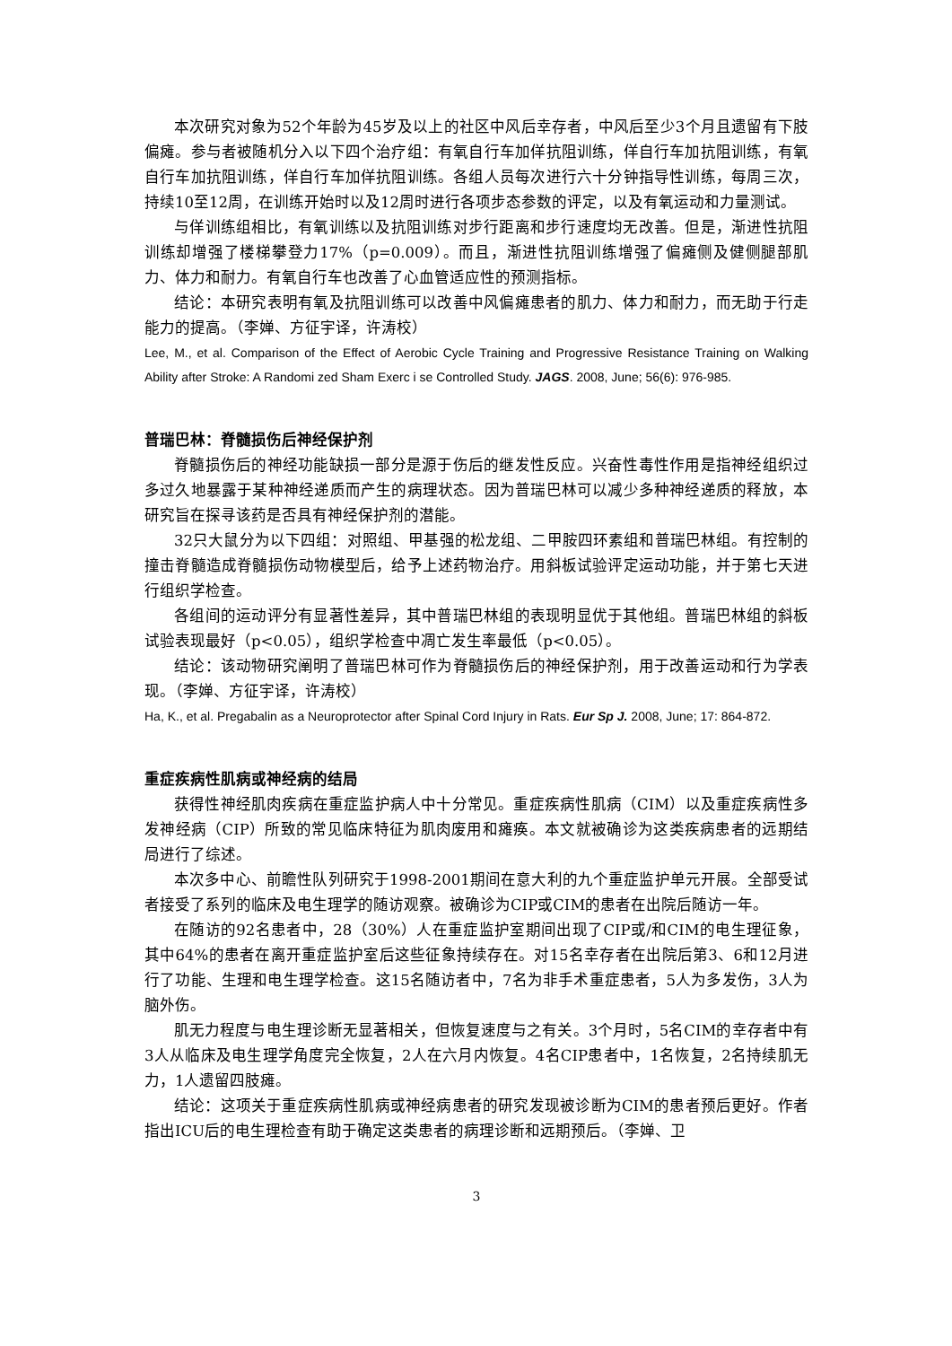本次研究对象为52个年龄为45岁及以上的社区中风后幸存者，中风后至少3个月且遗留有下肢偏瘫。参与者被随机分入以下四个治疗组：有氧自行车加佯抗阻训练，佯自行车加抗阻训练，有氧自行车加抗阻训练，佯自行车加佯抗阻训练。各组人员每次进行六十分钟指导性训练，每周三次，持续10至12周，在训练开始时以及12周时进行各项步态参数的评定，以及有氧运动和力量测试。
与佯训练组相比，有氧训练以及抗阻训练对步行距离和步行速度均无改善。但是，渐进性抗阻训练却增强了楼梯攀登力17%（p=0.009）。而且，渐进性抗阻训练增强了偏瘫侧及健侧腿部肌力、体力和耐力。有氧自行车也改善了心血管适应性的预测指标。
结论：本研究表明有氧及抗阻训练可以改善中风偏瘫患者的肌力、体力和耐力，而无助于行走能力的提高。（李婵、方征宇译，许涛校）
Lee, M., et al. Comparison of the Effect of Aerobic Cycle Training and Progressive Resistance Training on Walking Ability after Stroke: A Randomi zed Sham Exerc i se Controlled Study. JAGS. 2008, June; 56(6): 976-985.
普瑞巴林：脊髓损伤后神经保护剂
脊髓损伤后的神经功能缺损一部分是源于伤后的继发性反应。兴奋性毒性作用是指神经组织过多过久地暴露于某种神经递质而产生的病理状态。因为普瑞巴林可以减少多种神经递质的释放，本研究旨在探寻该药是否具有神经保护剂的潜能。
32只大鼠分为以下四组：对照组、甲基强的松龙组、二甲胺四环素组和普瑞巴林组。有控制的撞击脊髓造成脊髓损伤动物模型后，给予上述药物治疗。用斜板试验评定运动功能，并于第七天进行组织学检查。
各组间的运动评分有显著性差异，其中普瑞巴林组的表现明显优于其他组。普瑞巴林组的斜板试验表现最好（p<0.05），组织学检查中凋亡发生率最低（p<0.05）。
结论：该动物研究阐明了普瑞巴林可作为脊髓损伤后的神经保护剂，用于改善运动和行为学表现。（李婵、方征宇译，许涛校）
Ha, K., et al. Pregabalin as a Neuroprotector after Spinal Cord Injury in Rats. Eur Sp J. 2008, June; 17: 864-872.
重症疾病性肌病或神经病的结局
获得性神经肌肉疾病在重症监护病人中十分常见。重症疾病性肌病（CIM）以及重症疾病性多发神经病（CIP）所致的常见临床特征为肌肉废用和瘫痪。本文就被确诊为这类疾病患者的远期结局进行了综述。
本次多中心、前瞻性队列研究于1998-2001期间在意大利的九个重症监护单元开展。全部受试者接受了系列的临床及电生理学的随访观察。被确诊为CIP或CIM的患者在出院后随访一年。
在随访的92名患者中，28（30%）人在重症监护室期间出现了CIP或/和CIM的电生理征象，其中64%的患者在离开重症监护室后这些征象持续存在。对15名幸存者在出院后第3、6和12月进行了功能、生理和电生理学检查。这15名随访者中，7名为非手术重症患者，5人为多发伤，3人为脑外伤。
肌无力程度与电生理诊断无显著相关，但恢复速度与之有关。3个月时，5名CIM的幸存者中有3人从临床及电生理学角度完全恢复，2人在六月内恢复。4名CIP患者中，1名恢复，2名持续肌无力，1人遗留四肢瘫。
结论：这项关于重症疾病性肌病或神经病患者的研究发现被诊断为CIM的患者预后更好。作者指出ICU后的电生理检查有助于确定这类患者的病理诊断和远期预后。（李婵、卫
3